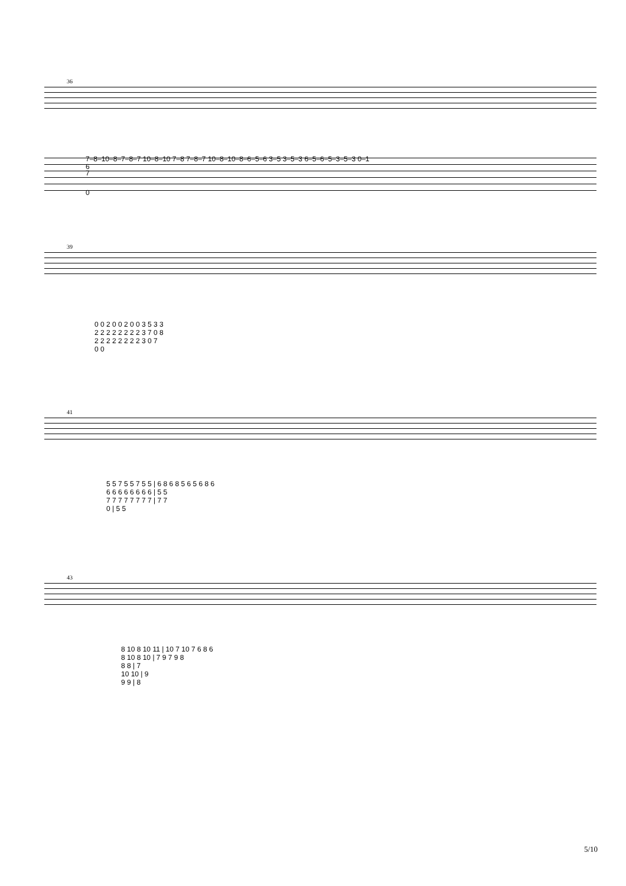36
7–8–10–8–7–8–7 10–8–10 7–8 7–8–7 10–8–10–8–6–5–6 3–5 3–5–3 6–5–6–5–3–5–3 0–1
6
7
0
39
0 0 2 0 0 2 0 0 3 5 3 3
2 2 2 2 2 2 2 2 3 7 0 8
2 2 2 2 2 2 2 2 3 0 7
0 0
41
5 5 7 5 5 7 5 5 | 6 8 6 8 5 6 5 6 8 6
6 6 6 6 6 6 6 6 | 5 5
7 7 7 7 7 7 7 7 | 7 7
0 | 5 5
43
8 10 8 10 11 | 10 7 10 7 6 8 6
8 10 8 10 | 7 9 7 9 8
8 8 | 7
10 10 | 9
9 9 | 8
5/10